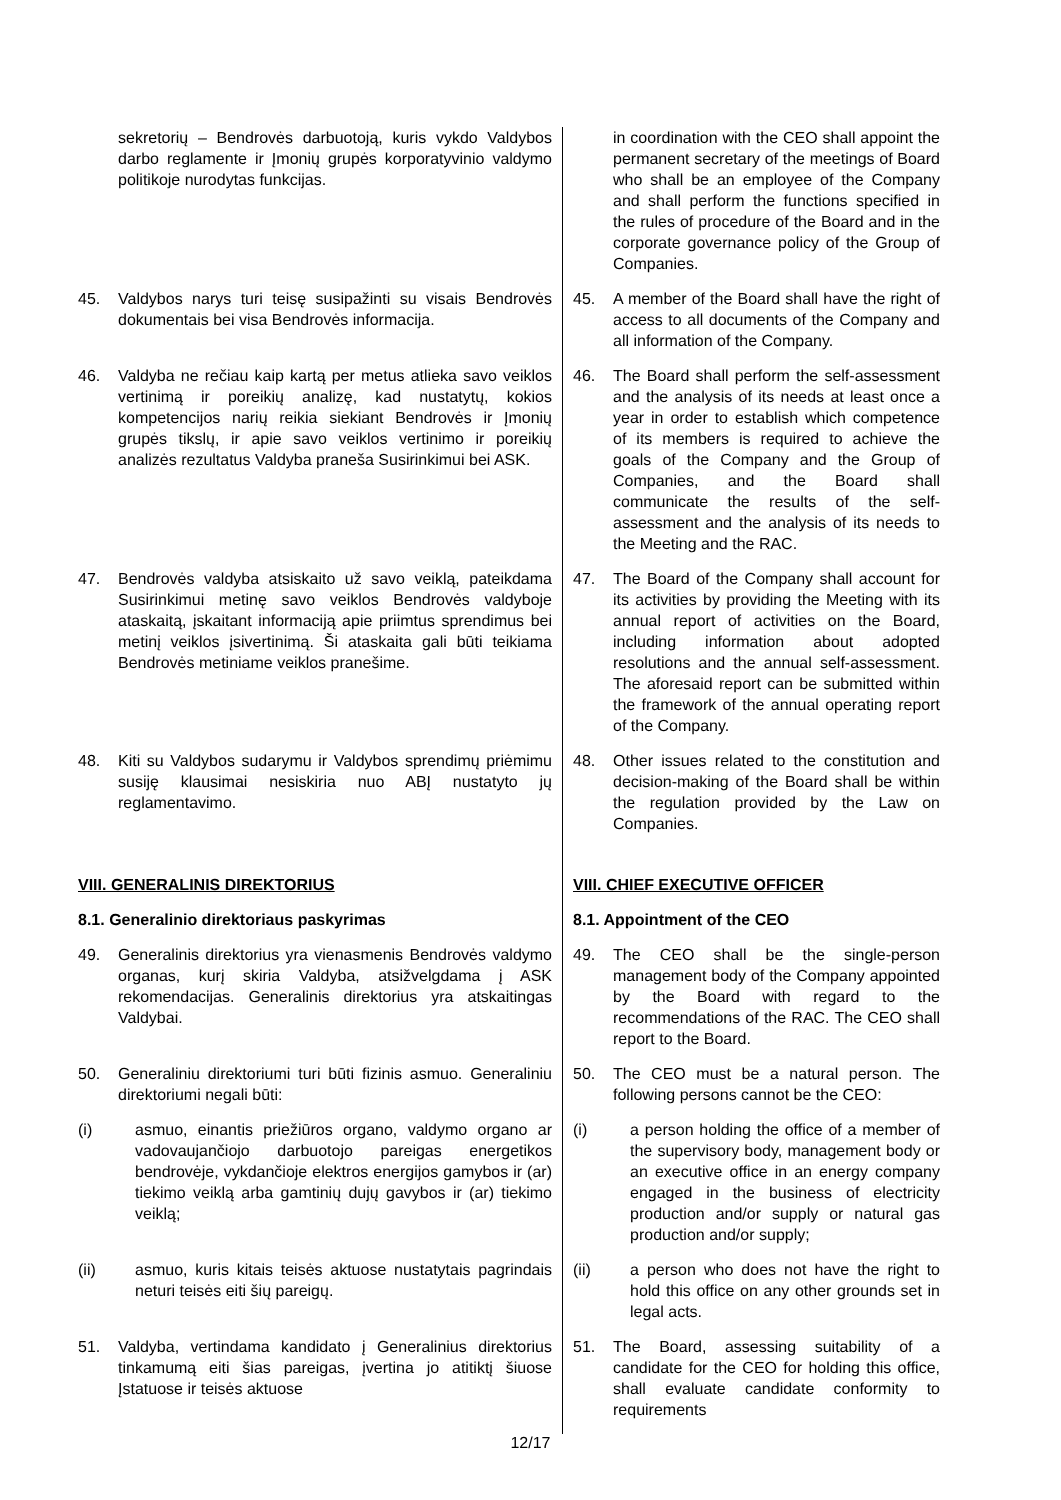| sekretorių – Bendrovės darbuotoją, kuris vykdo Valdybos darbo reglamente ir Įmonių grupės korporatyvinio valdymo politikoje nurodytas funkcijas. | in coordination with the CEO shall appoint the permanent secretary of the meetings of Board who shall be an employee of the Company and shall perform the functions specified in the rules of procedure of the Board and in the corporate governance policy of the Group of Companies. |
| 45. Valdybos narys turi teisę susipažinti su visais Bendrovės dokumentais bei visa Bendrovės informacija. | 45. A member of the Board shall have the right of access to all documents of the Company and all information of the Company. |
| 46. Valdyba ne rečiau kaip kartą per metus atlieka savo veiklos vertinimą ir poreikių analizę, kad nustatytų, kokios kompetencijos narių reikia siekiant Bendrovės ir Įmonių grupės tikslų, ir apie savo veiklos vertinimo ir poreikių analizės rezultatus Valdyba praneša Susirinkimui bei ASK. | 46. The Board shall perform the self-assessment and the analysis of its needs at least once a year in order to establish which competence of its members is required to achieve the goals of the Company and the Group of Companies, and the Board shall communicate the results of the self-assessment and the analysis of its needs to the Meeting and the RAC. |
| 47. Bendrovės valdyba atsiskaito už savo veiklą, pateikdama Susirinkimui metinę savo veiklos Bendrovės valdyboje ataskaitą, įskaitant informaciją apie priimtus sprendimus bei metinį veiklos įsivertinimą. Ši ataskaita gali būti teikiama Bendrovės metiniame veiklos pranešime. | 47. The Board of the Company shall account for its activities by providing the Meeting with its annual report of activities on the Board, including information about adopted resolutions and the annual self-assessment. The aforesaid report can be submitted within the framework of the annual operating report of the Company. |
| 48. Kiti su Valdybos sudarymu ir Valdybos sprendimų priėmimu susiję klausimai nesiskiria nuo ABĮ nustatyto jų reglamentavimo. | 48. Other issues related to the constitution and decision-making of the Board shall be within the regulation provided by the Law on Companies. |
| VIII. GENERALINIS DIREKTORIUS | VIII. CHIEF EXECUTIVE OFFICER |
| 8.1. Generalinio direktoriaus paskyrimas | 8.1. Appointment of the CEO |
| 49. Generalinis direktorius yra vienasmenis Bendrovės valdymo organas, kurį skiria Valdyba, atsižvelgdama į ASK rekomendacijas. Generalinis direktorius yra atskaitingas Valdybai. | 49. The CEO shall be the single-person management body of the Company appointed by the Board with regard to the recommendations of the RAC. The CEO shall report to the Board. |
| 50. Generaliniu direktoriumi turi būti fizinis asmuo. Generaliniu direktoriumi negali būti: | 50. The CEO must be a natural person. The following persons cannot be the CEO: |
| (i) asmuo, einantis priežiūros organo, valdymo organo ar vadovaujančiojo darbuotojo pareigas energetikos bendrovėje, vykdančioje elektros energijos gamybos ir (ar) tiekimo veiklą arba gamtinių dujų gavybos ir (ar) tiekimo veiklą; | (i) a person holding the office of a member of the supervisory body, management body or an executive office in an energy company engaged in the business of electricity production and/or supply or natural gas production and/or supply; |
| (ii) asmuo, kuris kitais teisės aktuose nustatytais pagrindais neturi teisės eiti šių pareigų. | (ii) a person who does not have the right to hold this office on any other grounds set in legal acts. |
| 51. Valdyba, vertindama kandidato į Generalinius direktorius tinkamumą eiti šias pareigas, įvertina jo atitiktį šiuose Įstatuose ir teisės aktuose | 51. The Board, assessing suitability of a candidate for the CEO for holding this office, shall evaluate candidate conformity to requirements |
12/17